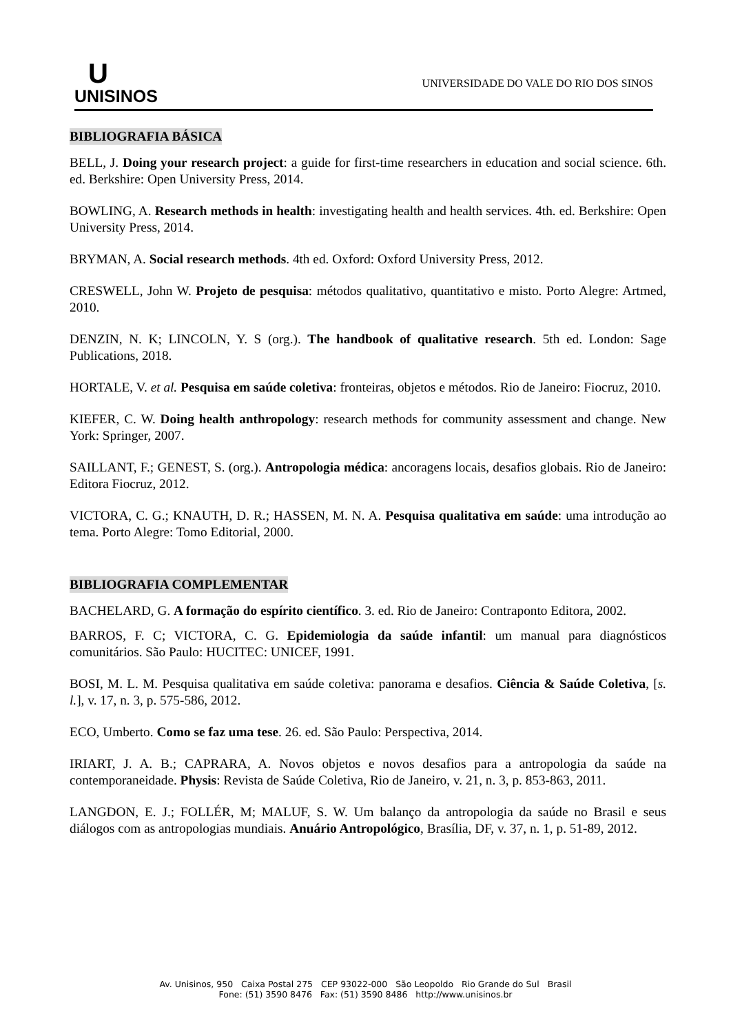U
UNISINOS
UNIVERSIDADE DO VALE DO RIO DOS SINOS
BIBLIOGRAFIA BÁSICA
BELL, J. Doing your research project: a guide for first-time researchers in education and social science. 6th. ed. Berkshire: Open University Press, 2014.
BOWLING, A. Research methods in health: investigating health and health services. 4th. ed. Berkshire: Open University Press, 2014.
BRYMAN, A. Social research methods. 4th ed. Oxford: Oxford University Press, 2012.
CRESWELL, John W. Projeto de pesquisa: métodos qualitativo, quantitativo e misto. Porto Alegre: Artmed, 2010.
DENZIN, N. K; LINCOLN, Y. S (org.). The handbook of qualitative research. 5th ed. London: Sage Publications, 2018.
HORTALE, V. et al. Pesquisa em saúde coletiva: fronteiras, objetos e métodos. Rio de Janeiro: Fiocruz, 2010.
KIEFER, C. W. Doing health anthropology: research methods for community assessment and change. New York: Springer, 2007.
SAILLANT, F.; GENEST, S. (org.). Antropologia médica: ancoragens locais, desafios globais. Rio de Janeiro: Editora Fiocruz, 2012.
VICTORA, C. G.; KNAUTH, D. R.; HASSEN, M. N. A. Pesquisa qualitativa em saúde: uma introdução ao tema. Porto Alegre: Tomo Editorial, 2000.
BIBLIOGRAFIA COMPLEMENTAR
BACHELARD, G. A formação do espírito científico. 3. ed. Rio de Janeiro: Contraponto Editora, 2002.
BARROS, F. C; VICTORA, C. G. Epidemiologia da saúde infantil: um manual para diagnósticos comunitários. São Paulo: HUCITEC: UNICEF, 1991.
BOSI, M. L. M. Pesquisa qualitativa em saúde coletiva: panorama e desafios. Ciência & Saúde Coletiva, [s. l.], v. 17, n. 3, p. 575-586, 2012.
ECO, Umberto. Como se faz uma tese. 26. ed. São Paulo: Perspectiva, 2014.
IRIART, J. A. B.; CAPRARA, A. Novos objetos e novos desafios para a antropologia da saúde na contemporaneidade. Physis: Revista de Saúde Coletiva, Rio de Janeiro, v. 21, n. 3, p. 853-863, 2011.
LANGDON, E. J.; FOLLÉR, M; MALUF, S. W. Um balanço da antropologia da saúde no Brasil e seus diálogos com as antropologias mundiais. Anuário Antropológico, Brasília, DF, v. 37, n. 1, p. 51-89, 2012.
Av. Unisinos, 950 Caixa Postal 275 CEP 93022-000 São Leopoldo Rio Grande do Sul Brasil
Fone: (51) 3590 8476 Fax: (51) 3590 8486 http://www.unisinos.br